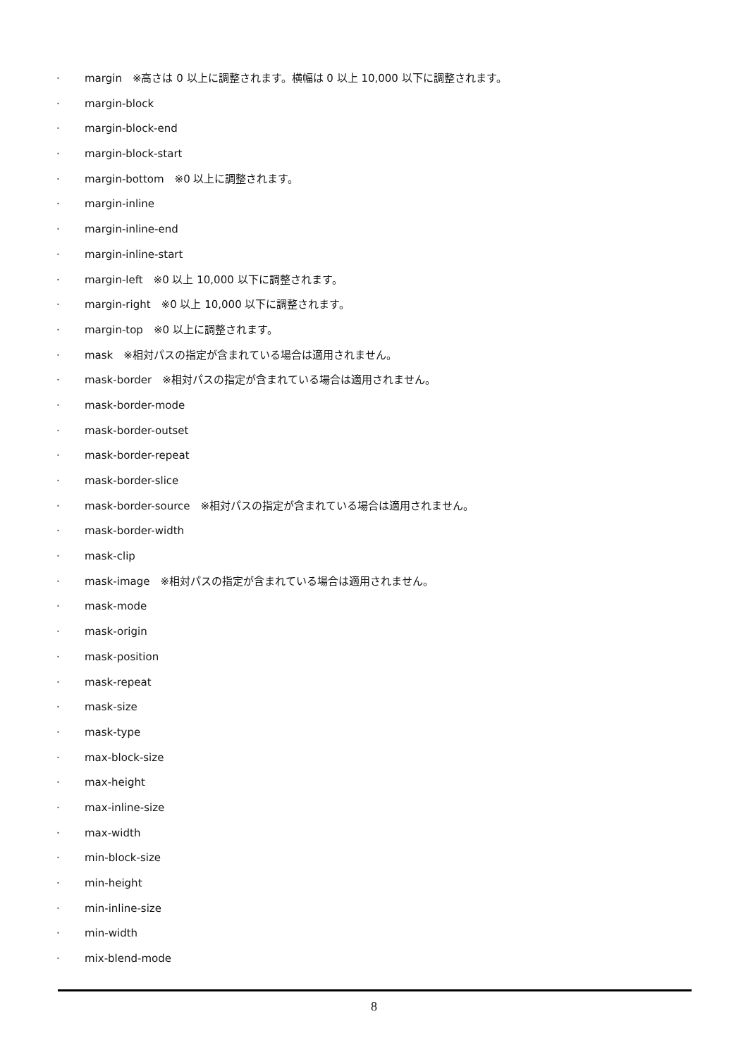· margin　※高さは 0 以上に調整されます。横幅は 0 以上 10,000 以下に調整されます。
· margin-block
· margin-block-end
· margin-block-start
· margin-bottom　※0 以上に調整されます。
· margin-inline
· margin-inline-end
· margin-inline-start
· margin-left　※0 以上 10,000 以下に調整されます。
· margin-right　※0 以上 10,000 以下に調整されます。
· margin-top　※0 以上に調整されます。
· mask　※相対パスの指定が含まれている場合は適用されません。
· mask-border　※相対パスの指定が含まれている場合は適用されません。
· mask-border-mode
· mask-border-outset
· mask-border-repeat
· mask-border-slice
· mask-border-source　※相対パスの指定が含まれている場合は適用されません。
· mask-border-width
· mask-clip
· mask-image　※相対パスの指定が含まれている場合は適用されません。
· mask-mode
· mask-origin
· mask-position
· mask-repeat
· mask-size
· mask-type
· max-block-size
· max-height
· max-inline-size
· max-width
· min-block-size
· min-height
· min-inline-size
· min-width
· mix-blend-mode
8